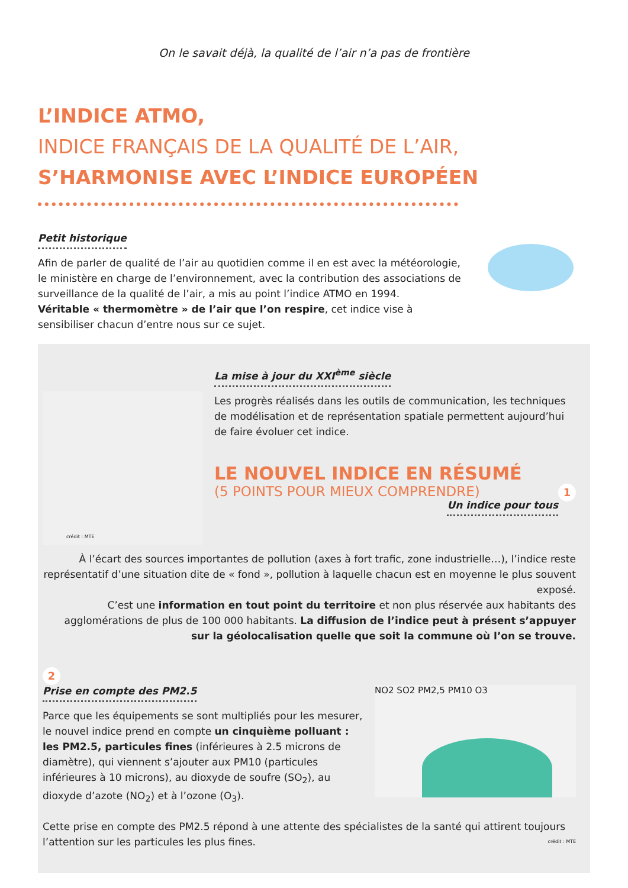On le savait déjà, la qualité de l’air n’a pas de frontière
L’INDICE ATMO,
INDICE FRANÇAIS DE LA QUALITÉ DE L’AIR,
S’HARMONISE AVEC L’INDICE EUROPÉEN
Petit historique
Afin de parler de qualité de l’air au quotidien comme il en est avec la météorologie, le ministère en charge de l’environnement, avec la contribution des associations de surveillance de la qualité de l’air, a mis au point l’indice ATMO en 1994.
Véritable « thermomètre » de l’air que l’on respire, cet indice vise à sensibiliser chacun d’entre nous sur ce sujet.
crédit : MTE
La mise à jour du XXI<sup>ème</sup> siècle
Les progrès réalisés dans les outils de communication, les techniques de modélisation et de représentation spatiale permettent aujourd’hui de faire évoluer cet indice.
LE NOUVEL INDICE EN RÉSUMÉ
(5 POINTS POUR MIEUX COMPRENDRE) 1
Un indice pour tous
À l’écart des sources importantes de pollution (axes à fort trafic, zone industrielle…), l’indice reste représentatif d’une situation dite de « fond », pollution à laquelle chacun est en moyenne le plus souvent exposé.
C’est une information en tout point du territoire et non plus réservée aux habitants des agglomérations de plus de 100 000 habitants. La diffusion de l’indice peut à présent s’appuyer sur la géolocalisation quelle que soit la commune où l’on se trouve.
2
Prise en compte des PM2.5
Parce que les équipements se sont multipliés pour les mesurer, le nouvel indice prend en compte un cinquième polluant : les PM2.5, particules fines (inférieures à 2.5 microns de diamètre), qui viennent s’ajouter aux PM10 (particules inférieures à 10 microns), au dioxyde de soufre (SO<sub>2</sub>), au dioxyde d’azote (NO<sub>2</sub>) et à l’ozone (O<sub>3</sub>).
NO2 SO2 PM2,5 PM10 O3
Cette prise en compte des PM2.5 répond à une attente des spécialistes de la santé qui attirent toujours l’attention sur les particules les plus fines. crédit : MTE